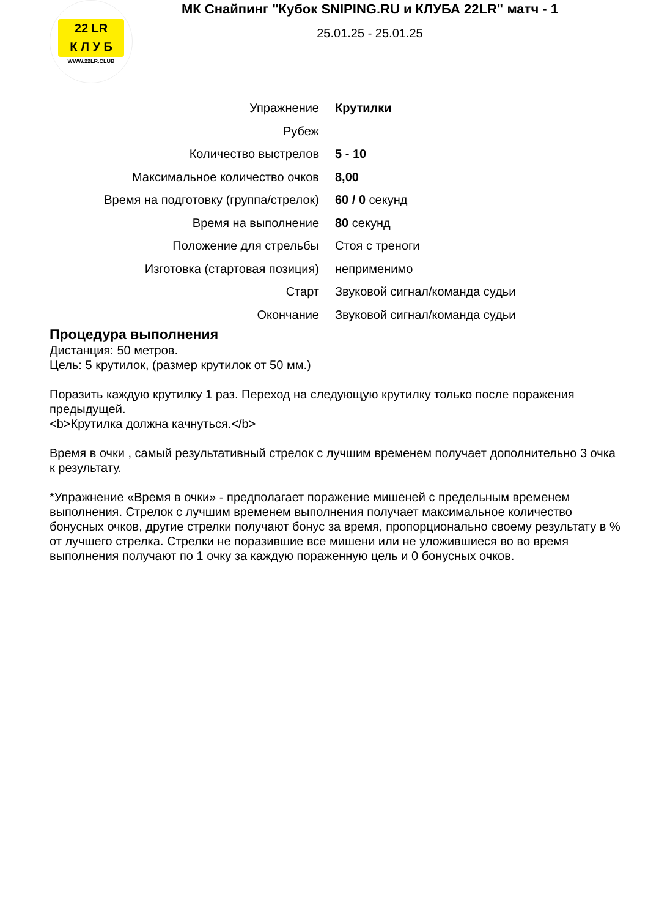22 LR
К Л У Б
WWW.22LR.CLUB
МК Снайпинг "Кубок SNIPING.RU и КЛУБА 22LR" матч - 1
25.01.25 - 25.01.25
| Упражнение | Крутилки |
| Рубеж | |
| Количество выстрелов | 5 - 10 |
| Максимальное количество очков | 8,00 |
| Время на подготовку (группа/стрелок) | 60 / 0 секунд |
| Время на выполнение | 80 секунд |
| Положение для стрельбы | Стоя с треноги |
| Изготовка (стартовая позиция) | неприменимо |
| Старт | Звуковой сигнал/команда судьи |
| Окончание | Звуковой сигнал/команда судьи |
Процедура выполнения
Дистанция: 50 метров.
Цель: 5 крутилок, (размер крутилок от 50 мм.)
Поразить каждую крутилку 1 раз. Переход на следующую крутилку только после поражения предыдущей.
<b>Крутилка должна качнуться.</b>
Время в очки , самый результативный стрелок с лучшим временем получает дополнительно 3 очка к результату.
*Упражнение «Время в очки» - предполагает поражение мишеней с предельным временем выполнения. Стрелок с лучшим временем выполнения получает максимальное количество бонусных очков, другие стрелки получают бонус за время, пропорционально своему результату в % от лучшего стрелка. Стрелки не поразившие все мишени или не уложившиеся во во время выполнения получают по 1 очку за каждую пораженную цель и 0 бонусных очков.